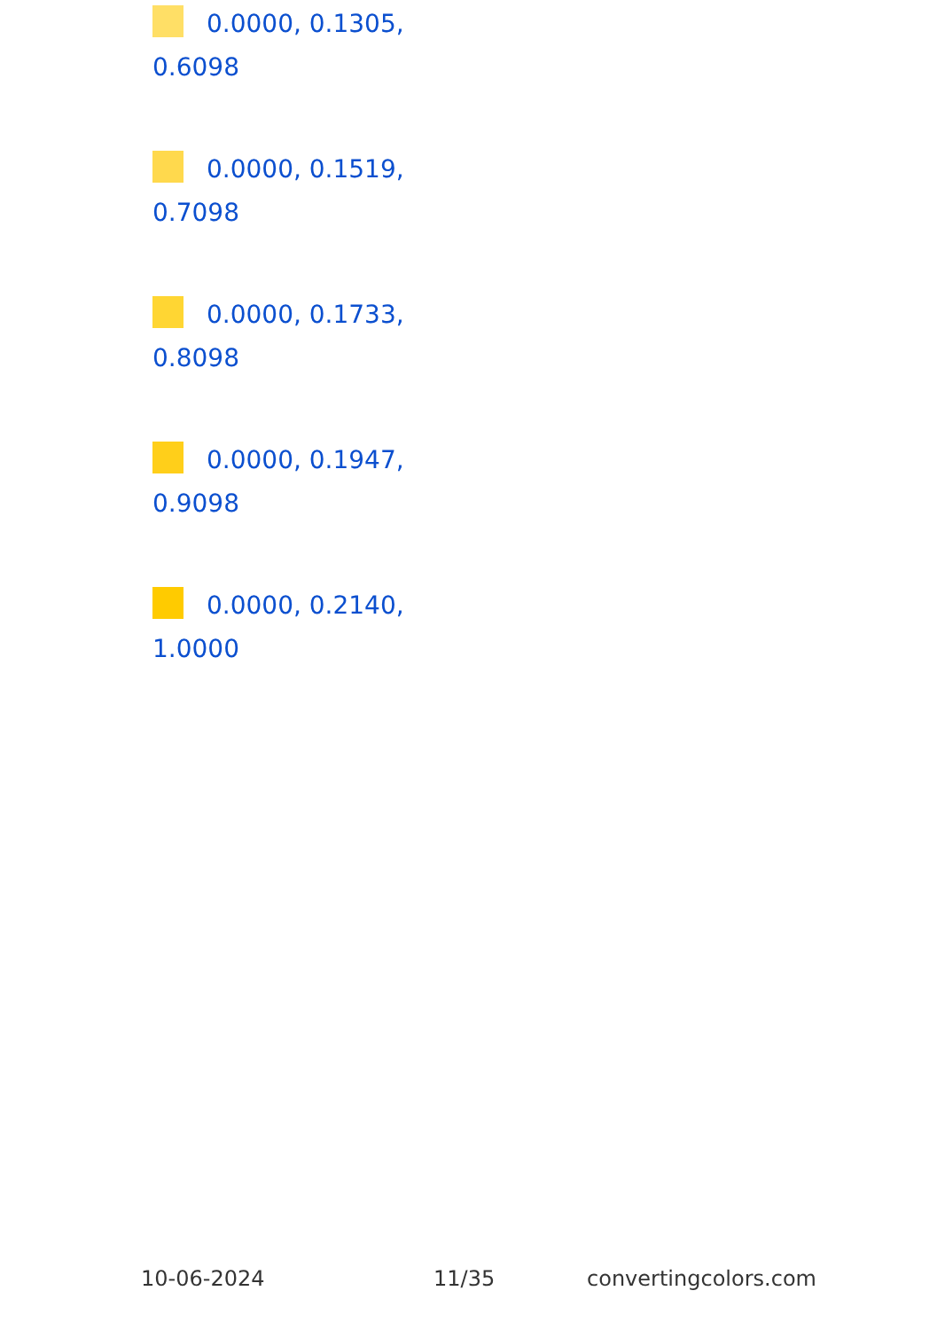0.0000, 0.1305, 0.6098
0.0000, 0.1519, 0.7098
0.0000, 0.1733, 0.8098
0.0000, 0.1947, 0.9098
0.0000, 0.2140, 1.0000
10-06-2024 11/35 convertingcolors.com